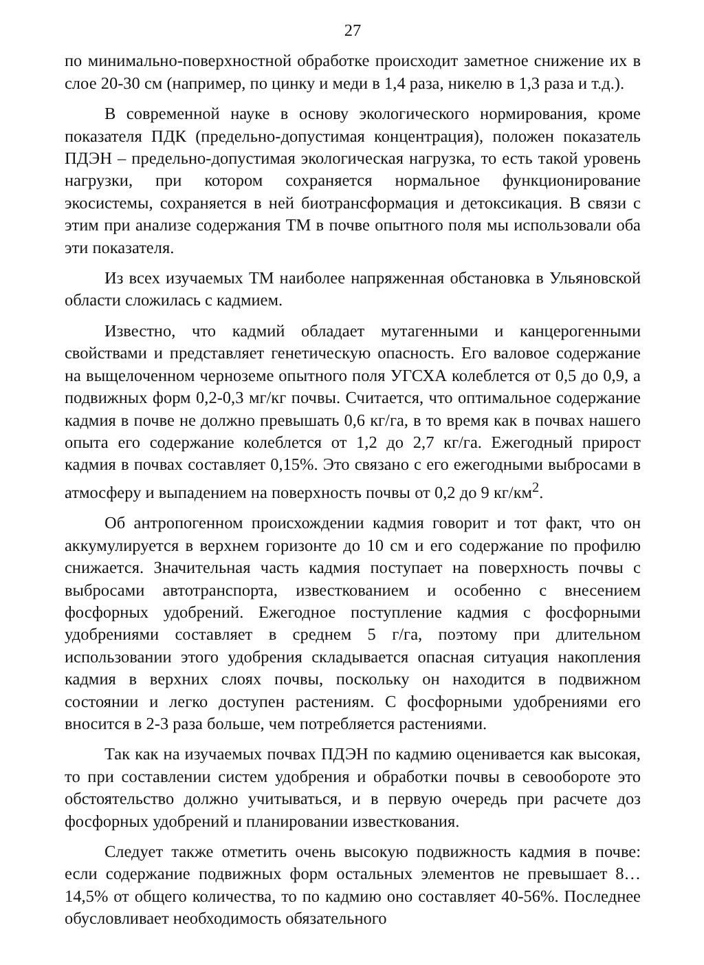27
по минимально-поверхностной обработке происходит заметное снижение их в слое 20-30 см (например, по цинку и меди в 1,4 раза, никелю в 1,3 раза и т.д.).
В современной науке в основу экологического нормирования, кроме показателя ПДК (предельно-допустимая концентрация), положен показатель ПДЭН – предельно-допустимая экологическая нагрузка, то есть такой уровень нагрузки, при котором сохраняется нормальное функционирование экосистемы, сохраняется в ней биотрансформация и детоксикация. В связи с этим при анализе содержания ТМ в почве опытного поля мы использовали оба эти показателя.
Из всех изучаемых ТМ наиболее напряженная обстановка в Ульяновской области сложилась с кадмием.
Известно, что кадмий обладает мутагенными и канцерогенными свойствами и представляет генетическую опасность. Его валовое содержание на выщелоченном черноземе опытного поля УГСХА колеблется от 0,5 до 0,9, а подвижных форм 0,2-0,3 мг/кг почвы. Считается, что оптимальное содержание кадмия в почве не должно превышать 0,6 кг/га, в то время как в почвах нашего опыта его содержание колеблется от 1,2 до 2,7 кг/га. Ежегодный прирост кадмия в почвах составляет 0,15%. Это связано с его ежегодными выбросами в атмосферу и выпадением на поверхность почвы от 0,2 до 9 кг/км<sup>2</sup>.
Об антропогенном происхождении кадмия говорит и тот факт, что он аккумулируется в верхнем горизонте до 10 см и его содержание по профилю снижается. Значительная часть кадмия поступает на поверхность почвы с выбросами автотранспорта, известкованием и особенно с внесением фосфорных удобрений. Ежегодное поступление кадмия с фосфорными удобрениями составляет в среднем 5 г/га, поэтому при длительном использовании этого удобрения складывается опасная ситуация накопления кадмия в верхних слоях почвы, поскольку он находится в подвижном состоянии и легко доступен растениям. С фосфорными удобрениями его вносится в 2-3 раза больше, чем потребляется растениями.
Так как на изучаемых почвах ПДЭН по кадмию оценивается как высокая, то при составлении систем удобрения и обработки почвы в севообороте это обстоятельство должно учитываться, и в первую очередь при расчете доз фосфорных удобрений и планировании известкования.
Следует также отметить очень высокую подвижность кадмия в почве: если содержание подвижных форм остальных элементов не превышает 8…14,5% от общего количества, то по кадмию оно составляет 40-56%. Последнее обусловливает необходимость обязательного